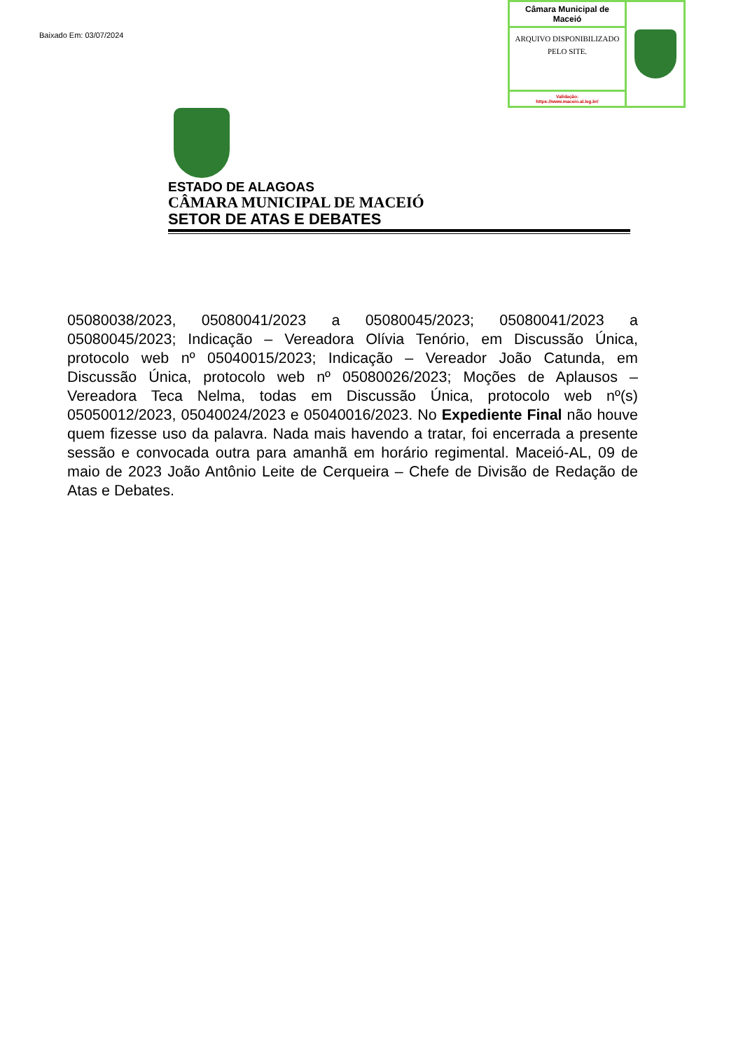Baixado Em: 03/07/2024
Câmara Municipal de Maceió
ARQUIVO DISPONIBILIZADO PELO SITE.
Validação:
https://www.maceio.al.leg.br/
ESTADO DE ALAGOAS
CÂMARA MUNICIPAL DE MACEIÓ
SETOR DE ATAS E DEBATES
05080038/2023, 05080041/2023 a 05080045/2023; 05080041/2023 a 05080045/2023; Indicação – Vereadora Olívia Tenório, em Discussão Única, protocolo web nº 05040015/2023; Indicação – Vereador João Catunda, em Discussão Única, protocolo web nº 05080026/2023; Moções de Aplausos – Vereadora Teca Nelma, todas em Discussão Única, protocolo web nº(s) 05050012/2023, 05040024/2023 e 05040016/2023. No Expediente Final não houve quem fizesse uso da palavra. Nada mais havendo a tratar, foi encerrada a presente sessão e convocada outra para amanhã em horário regimental. Maceió-AL, 09 de maio de 2023 João Antônio Leite de Cerqueira – Chefe de Divisão de Redação de Atas e Debates.